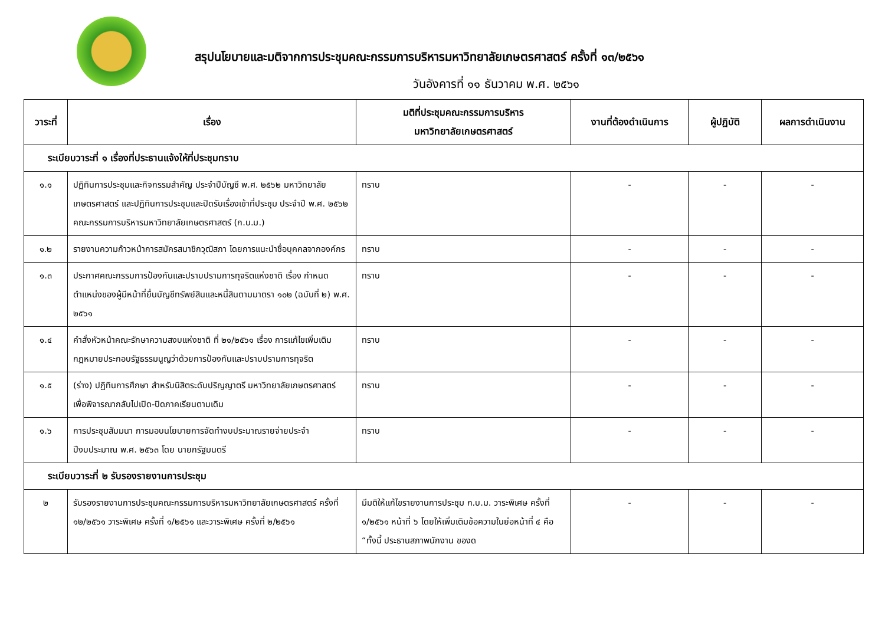สรุปนโยบายและมติจากการประชุมคณะกรรมการบริหารมหาวิทยาลัยเกษตรศาสตร์ ครั้งที่ ๑๓/๒๕๖๑
วันอังคารที่ ๑๑ ธันวาคม พ.ศ. ๒๕๖๑
| วาระที่ | เรื่อง | มติที่ประชุมคณะกรรมการบริหาร มหาวิทยาลัยเกษตรศาสตร์ | งานที่ต้องดำเนินการ | ผู้ปฏิบัติ | ผลการดำเนินงาน |
| --- | --- | --- | --- | --- | --- |
| ระเบียบวาระที่ ๑ เรื่องที่ประธานแจ้งให้ที่ประชุมทราบ | | | | | |
| ๑.๑ | ปฏิทินการประชุมและกิจกรรมสำคัญ ประจำปีบัญชี พ.ศ. ๒๕๖๒ มหาวิทยาลัยเกษตรศาสตร์ และปฏิทินการประชุมและปิดรับเรื่องเข้าที่ประชุม ประจำปี พ.ศ. ๒๕๖๒ คณะกรรมการบริหารมหาวิทยาลัยเกษตรศาสตร์ (ก.บ.ม.) | ทราบ | - | - | - |
| ๑.๒ | รายงานความก้าวหน้าการสมัครสมาชิกวุฒิสภา โดยการแนะนำชื่อบุคคลจากองค์กร | ทราบ | - | - | - |
| ๑.๓ | ประกาศคณะกรรมการป้องกันและปราบปรามการทุจริตแห่งชาติ เรื่อง กำหนดตำแหน่งของผู้มีหน้าที่ยื่นบัญชีทรัพย์สินและหนี้สินตามมาตรา ๑๐๒ (ฉบับที่ ๒) พ.ศ. ๒๕๖๑ | ทราบ | - | - | - |
| ๑.๔ | คำสั่งหัวหน้าคณะรักษาความสงบแห่งชาติ ที่ ๒๑/๒๕๖๑ เรื่อง การแก้ไขเพิ่มเติมกฎหมายประกอบรัฐธรรมนูญว่าด้วยการป้องกันและปราบปรามการทุจริต | ทราบ | - | - | - |
| ๑.๕ | (ร่าง) ปฏิทินการศึกษา สำหรับนิสิตระดับปริญญาตรี มหาวิทยาลัยเกษตรศาสตร์ เพื่อพิจารณากลับไปเปิด-ปิดภาคเรียนตามเดิม | ทราบ | - | - | - |
| ๑.๖ | การประชุมสัมมนา การมอบนโยบายการจัดทำงบประมาณรายจ่ายประจำปีงบประมาณ พ.ศ. ๒๕๖๓ โดย นายกรัฐมนตรี | ทราบ | - | - | - |
| ระเบียบวาระที่ ๒ รับรองรายงานการประชุม | | | | | |
| ๒ | รับรองรายงานการประชุมคณะกรรมการบริหารมหาวิทยาลัยเกษตรศาสตร์ ครั้งที่ ๑๒/๒๕๖๑ วาระพิเศษ ครั้งที่ ๑/๒๕๖๑ และวาระพิเศษ ครั้งที่ ๒/๒๕๖๑ | มีมติให้แก้ไขรายงานการประชุม ก.บ.ม. วาระพิเศษ ครั้งที่ ๑/๒๕๖๑ หน้าที่ ๖ โดยให้เพิ่มเติมข้อความในย่อหน้าที่ ๔ คือ “ทั้งนี้ ประธานสภาพนักงาน ของด | - | - | - |